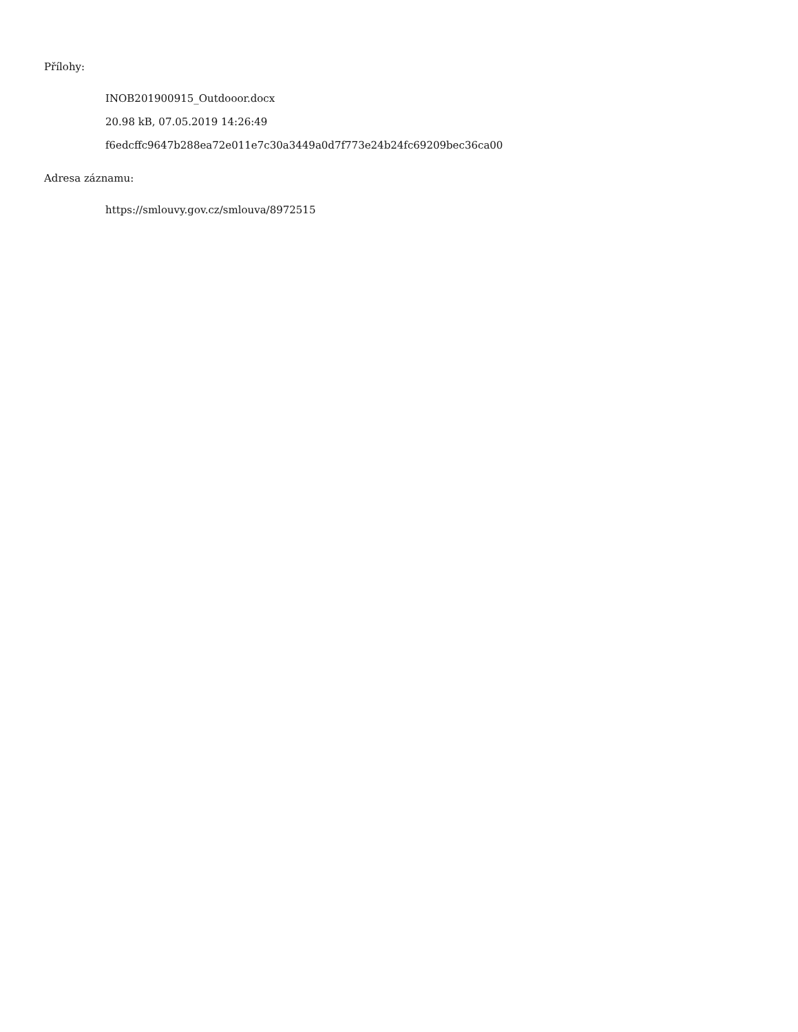Přílohy:
INOB201900915_Outdooor.docx
20.98 kB, 07.05.2019 14:26:49
f6edcffc9647b288ea72e011e7c30a3449a0d7f773e24b24fc69209bec36ca00
Adresa záznamu:
https://smlouvy.gov.cz/smlouva/8972515